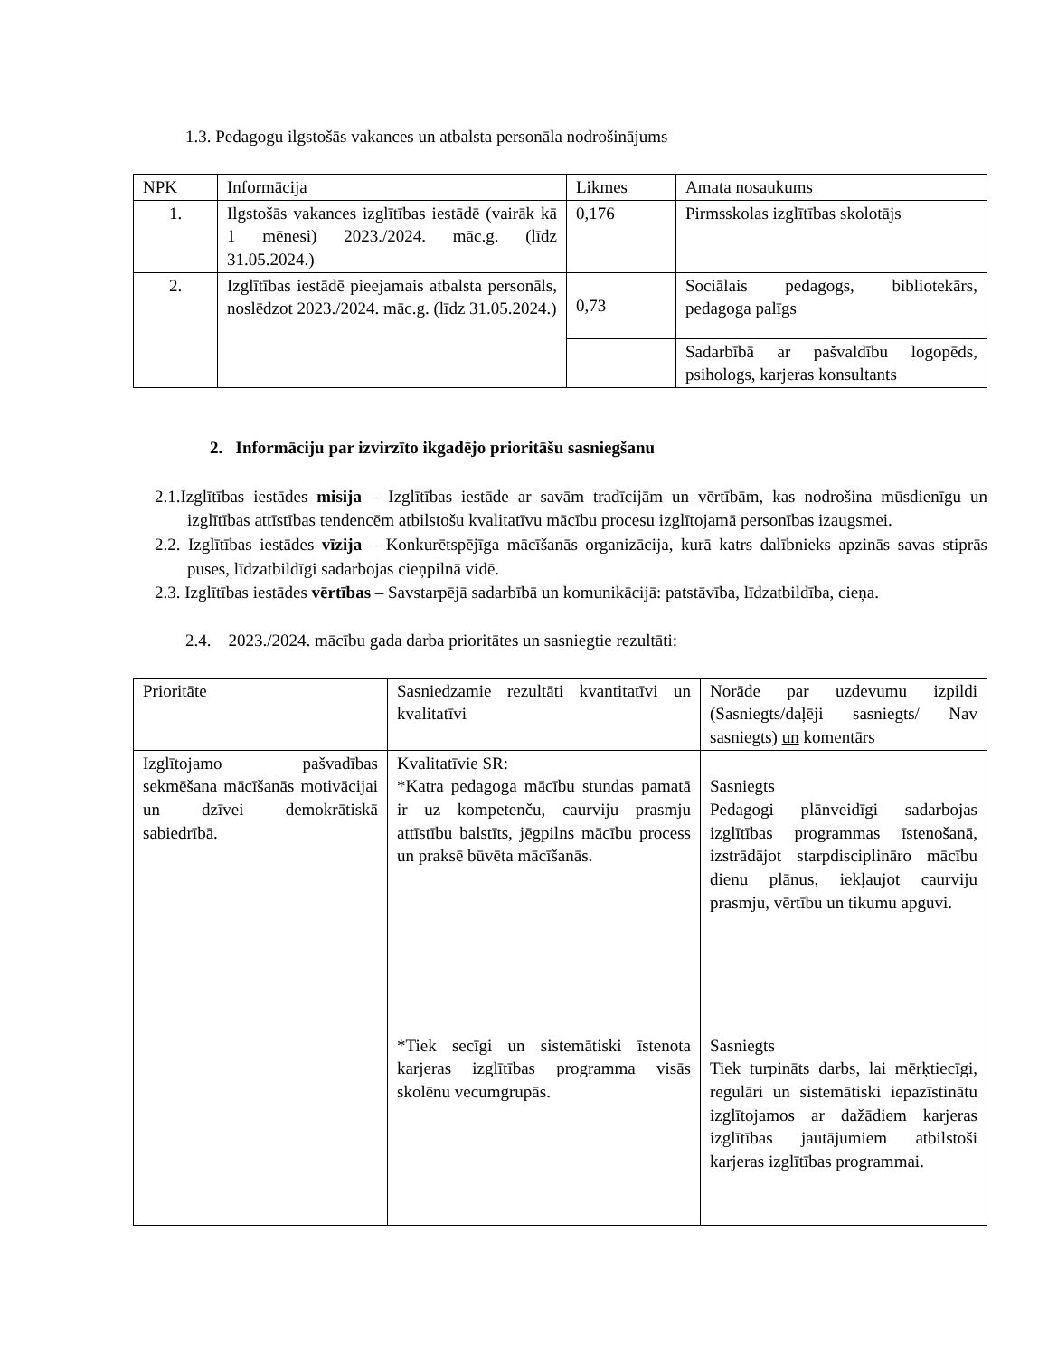1.3. Pedagogu ilgstošās vakances un atbalsta personāla nodrošinājums
| NPK | Informācija | Likmes | Amata nosaukums |
| --- | --- | --- | --- |
| 1. | Ilgstošās vakances izglītības iestādē (vairāk kā 1 mēnesi) 2023./2024. māc.g. (līdz 31.05.2024.) | 0,176 | Pirmsskolas izglītības skolotājs |
| 2. | Izglītības iestādē pieejamais atbalsta personāls, noslēdzot 2023./2024. māc.g. (līdz 31.05.2024.) | 0,73 | Sociālais pedagogs, bibliotekārs, pedagoga palīgs |
| | | | Sadarbībā ar pašvaldību logopēds, psihologs, karjeras konsultants |
2. Informāciju par izvirzīto ikgadējo prioritāšu sasniegšanu
2.1.Izglītības iestādes misija – Izglītības iestāde ar savām tradīcijām un vērtībām, kas nodrošina mūsdienīgu un izglītības attīstības tendencēm atbilstošu kvalitatīvu mācību procesu izglītojamā personības izaugsmei.
2.2. Izglītības iestādes vīzija – Konkurētspējīga mācīšanās organizācija, kurā katrs dalībnieks apzinās savas stiprās puses, līdzatbildīgi sadarbojas cieņpilnā vidē.
2.3. Izglītības iestādes vērtības – Savstarpējā sadarbībā un komunikācijā: patstāvība, līdzatbildība, cieņa.
2.4. 2023./2024. mācību gada darba prioritātes un sasniegtie rezultāti:
| Prioritāte | Sasniedzamie rezultāti kvantitatīvi un kvalitatīvi | Norāde par uzdevumu izpildi (Sasniegts/daļēji sasniegts/ Nav sasniegts) un komentārs |
| Izglītojamo pašvadības sekmēšana mācīšanās motivācijai un dzīvei demokrātiskā sabiedrībā. | Kvalitatīvie SR: *Katra pedagoga mācību stundas pamatā ir uz kompetenču, caurviju prasmju attīstību balstīts, jēgpilns mācību process un praksē būvēta mācīšanās. | Sasniegts Pedagogi plānveidīgi sadarbojas izglītības programmas īstenošanā, izstrādājot starpdisciplināro mācību dienu plānus, iekļaujot caurviju prasmju, vērtību un tikumu apguvi. |
| | *Tiek secīgi un sistemātiski īstenota karjeras izglītības programma visās skolēnu vecumgrupās. | Sasniegts Tiek turpināts darbs, lai mērķtiecīgi, regulāri un sistemātiski iepazīstinātu izglītojamos ar dažādiem karjeras izglītības jautājumiem atbilstoši karjeras izglītības programmai. |